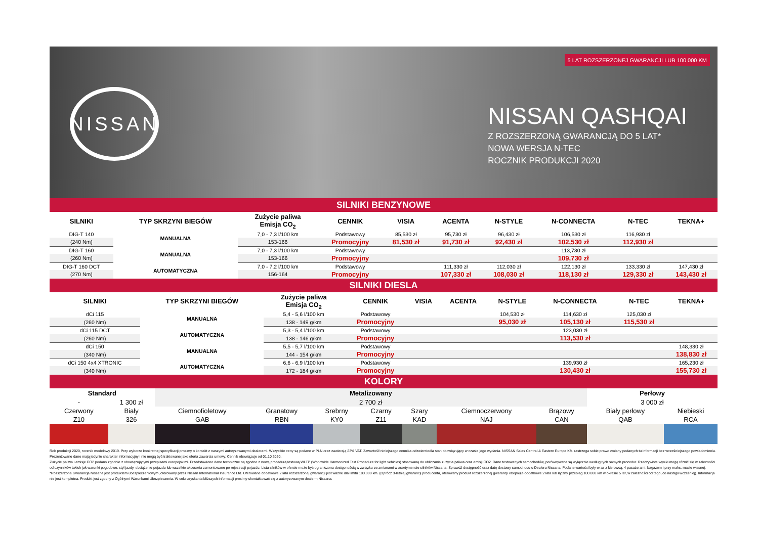NISSAN
NISSAN QASHQAI
Z ROZSZERZONĄ GWARANCJĄ DO 5 LAT*
NOWA WERSJA N-TEC
ROCZNIK PRODUKCJI 2020
5 LAT ROZSZERZONEJ GWARANCJI LUB 100 000 KM
SILNIKI BENZYNOWE
| SILNIKI | TYP SKRZYNI BIEGÓW | Zużycie paliwa Emisja CO<sub>2</sub> | CENNIK | VISIA | ACENTA | N-STYLE | N-CONNECTA | N-TEC | TEKNA+ |
| --- | --- | --- | --- | --- | --- | --- | --- | --- | --- |
| DIG-T 140 | MANUALNA | 7,0 - 7,3 l/100 km | Podstawowy | 85,530 zł | 95,730 zł | 96,430 zł | 106,530 zł | 116,930 zł | |
| (240 Nm) | | 153-166 | Promocyjny | 81,530 zł | 91,730 zł | 92,430 zł | 102,530 zł | 112,930 zł | |
| DIG-T 160 | MANUALNA | 7,0 - 7,3 l/100 km | Podstawowy | | | | 113,730 zł | | |
| (260 Nm) | | 153-166 | Promocyjny | | | | 109,730 zł | | |
| DIG-T 160 DCT | AUTOMATYCZNA | 7,0 - 7,2 l/100 km | Podstawowy | | 111,330 zł | 112,030 zł | 122,130 zł | 133,330 zł | 147,430 zł |
| (270 Nm) | | 156-164 | Promocyjny | | 107,330 zł | 108,030 zł | 118,130 zł | 129,330 zł | 143,430 zł |
SILNIKI DIESLA
| SILNIKI | TYP SKRZYNI BIEGÓW | Zużycie paliwa Emisja CO<sub>2</sub> | CENNIK | VISIA | ACENTA | N-STYLE | N-CONNECTA | N-TEC | TEKNA+ |
| --- | --- | --- | --- | --- | --- | --- | --- | --- | --- |
| dCi 115 | MANUALNA | 5,4 - 5,6 l/100 km | Podstawowy | | | 104,530 zł | 114,630 zł | 125,030 zł | |
| (260 Nm) | | 138 - 149 g/km | Promocyjny | | | 95,030 zł | 105,130 zł | 115,530 zł | |
| dCi 115 DCT | AUTOMATYCZNA | 5,3 - 5,4 l/100 km | Podstawowy | | | | 123,030 zł | | |
| (260 Nm) | | 138 - 146 g/km | Promocyjny | | | | 113,530 zł | | |
| dCi 150 | MANUALNA | 5,5 - 5,7 l/100 km | Podstawowy | | | | | | 148,330 zł |
| (340 Nm) | | 144 - 154 g/km | Promocyjny | | | | | | 138,830 zł |
| dCi 150 4x4 XTRONIC | AUTOMATYCZNA | 6,6 - 6,9 l/100 km | Podstawowy | | | | 139,930 zł | | 165,230 zł |
| (340 Nm) | | 172 - 184 g/km | Promocyjny | | | | 130,430 zł | | 155,730 zł |
KOLORY
| Standard | | Metalizowany | | | | | | | Perłowy | |
| --- | --- | --- | --- | --- | --- | --- | --- | --- | --- | --- |
| - | 1 300 zł | 2 700 zł | | | | | | | 3 000 zł | |
| Czerwony | Biały | Ciemnofioletowy | Granatowy | Srebrny | Czarny | Szary | Ciemnoczerwony | Brązowy | Biały perłowy | Niebieski |
| Z10 | 326 | GAB | RBN | KY0 | Z11 | KAD | NAJ | CAN | QAB | RCA |
Rok produkcji 2020, rocznik modelowy 2019. Przy wyborze konkretnej specyfikacji prosimy o kontakt z naszymi autoryzowanymi dealerami. Wszystkie ceny są podane w PLN oraz zawierają 23% VAT. Zawartość niniejszego cennika odzwierciedla stan obowiązujący w czasie jego wydania. NISSAN Sales Central & Eastern Europe Kft. zastrzega sobie prawo zmiany podanych tu informacji bez wcześniejszego powiadomienia. Prezentowane dane mają jedynie charakter informacyjny i nie mogą być traktowane jako oferta zawarcia umowy. Cennik obowiązuje od 01.10.2020.
Zużycie paliwa i emisje CO2 podano zgodnie z obowiązującymi przepisami europejskimi. Przedstawione dane techniczne są zgodne z nową procedurą testową WLTP (Worldwide Harmonized Test Procedure for light vehicles) stosowaną do obliczania zużycia paliwa oraz emisji CO2. Dane testowanych samochodów, porównywane są wyłącznie według tych samych procedur. Rzeczywiste wyniki mogą różnić się w zależności od czynników takich jak warunki pogodowe, styl jazdy, obciążenie pojazdu lub wszelkie akcesoria zamontowane po rejestracji pojazdu. Lista silników w ofercie może być ograniczona dostępnością w związku ze zmianami w asortymencie silników Nissana. Sprawdź dostępność oraz datę dostawy samochodu u Dealera Nissana. Podane wartości były wraz z kierowcą, 4 pasażerami, bagażem i przy maks. masie własnej.
*Rozszerzona Gwarancja Nissana jest produktem ubezpieczeniowym, oferowany przez Nissan International Insurance Ltd. Oferowane dodatkowe 2 lata rozszerzonej gwarancji jest ważne dla limitu 100.000 km. (Oprócz 3-letniej gwarancji producenta, oferowany produkt rozszerzonej gwarancji obejmuje dodatkowe 2 lata lub łączny przebieg 100.000 km w okresie 5 lat, w zależności od tego, co nastąpi wcześniej). Informacja nie jest kompletna. Produkt jest zgodny z Ogólnymi Warunkami Ubezpieczenia. W celu uzyskania bliższych informacji prosimy skontaktować się z autoryzowanym dealerm Nissana.